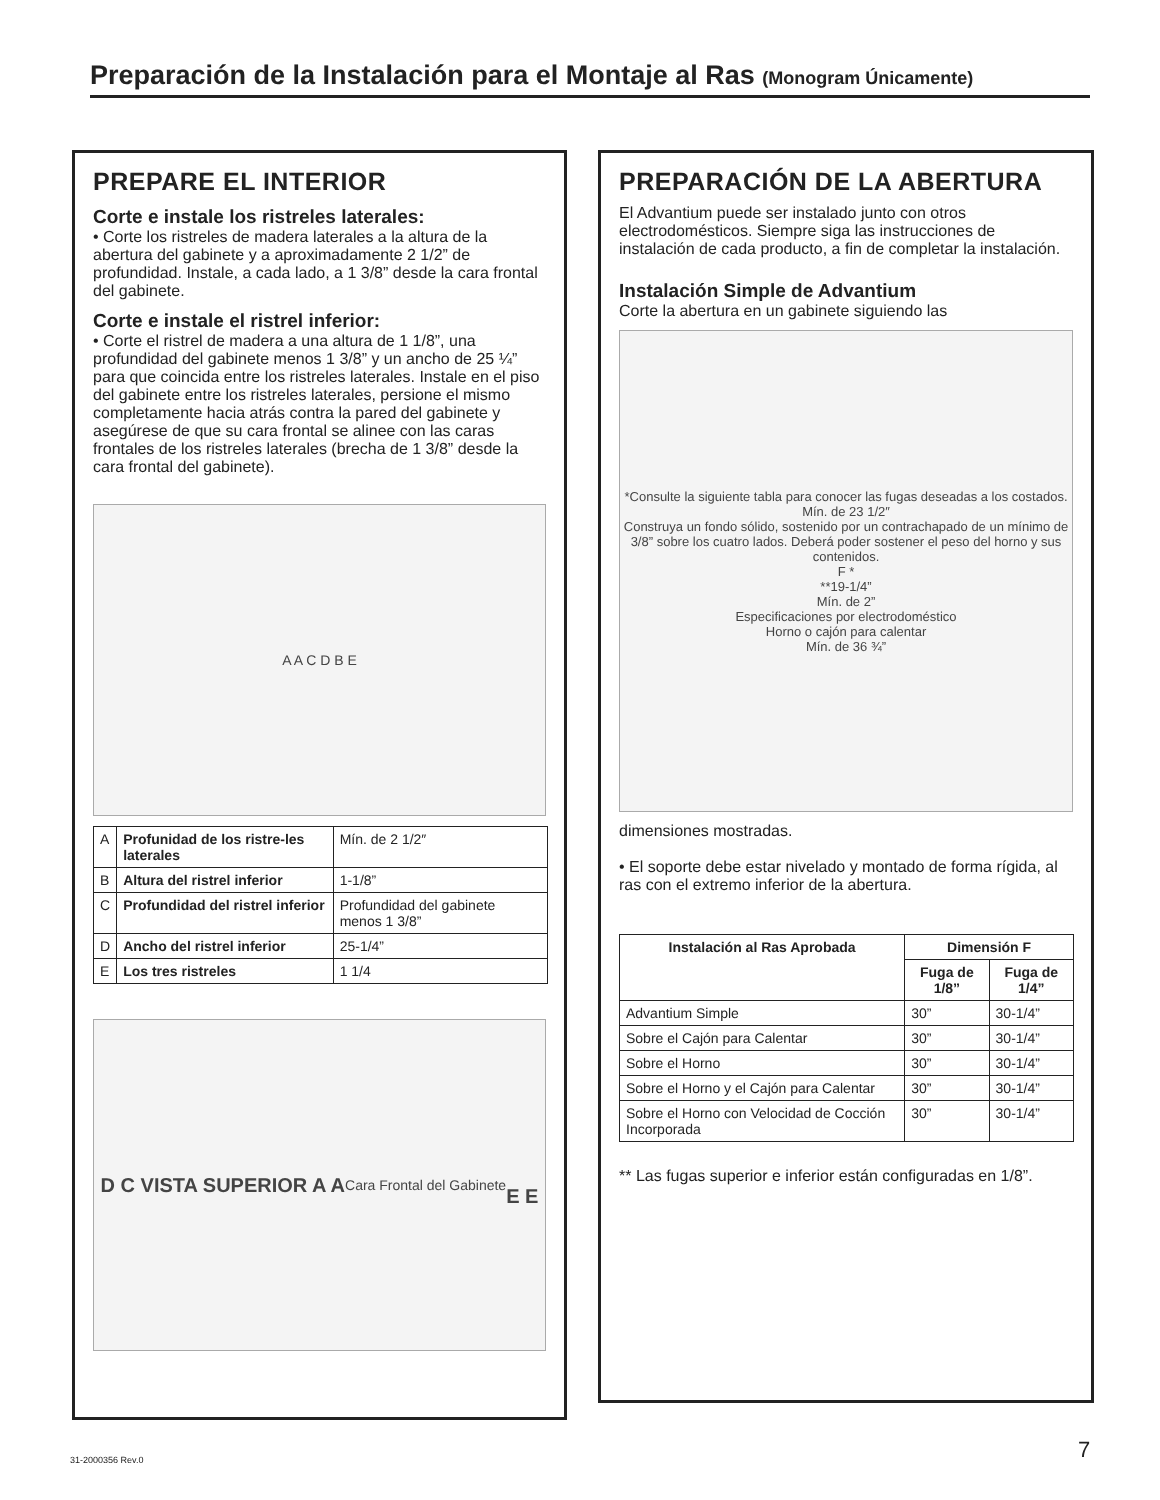Preparación de la Instalación para el Montaje al Ras (Monogram Únicamente)
PREPARE EL INTERIOR
Corte e instale los ristreles laterales:
• Corte los ristreles de madera laterales a la altura de la abertura del gabinete y a aproximadamente 2 1/2” de profundidad. Instale, a cada lado, a 1 3/8” desde la cara frontal del gabinete.
Corte e instale el ristrel inferior:
• Corte el ristrel de madera a una altura de 1 1/8”, una profundidad del gabinete menos 1 3/8” y un ancho de 25 ¼” para que coincida entre los ristreles laterales. Instale en el piso del gabinete entre los ristreles laterales, persione el mismo completamente hacia atrás contra la pared del gabinete y asegúrese de que su cara frontal se alinee con las caras frontales de los ristreles laterales (brecha de 1 3/8” desde la cara frontal del gabinete).
A A C D B E
| A | Profunidad de los ristre-les laterales | Mín. de 2 1/2″ |
| B | Altura del ristrel inferior | 1-1/8” |
| C | Profundidad del ristrel inferior | Profundidad del gabinete menos 1 3/8” |
| D | Ancho del ristrel inferior | 25-1/4” |
| E | Los tres ristreles | 1 1/4 |
D C VISTA SUPERIOR A A
Cara Frontal del Gabinete
E E
PREPARACIÓN DE LA ABERTURA
El Advantium puede ser instalado junto con otros electrodomésticos. Siempre siga las instrucciones de instalación de cada producto, a fin de completar la instalación.
Instalación Simple de Advantium
Corte la abertura en un gabinete siguiendo las
*Consulte la siguiente tabla para conocer las fugas deseadas a los costados.
Mín. de 23 1/2″
Construya un fondo sólido, sostenido por un contrachapado de un mínimo de 3/8” sobre los cuatro lados. Deberá poder sostener el peso del horno y sus contenidos.
F *
**19-1/4”
Mín. de 2”
Especificaciones por electrodoméstico
Horno o cajón para calentar
Mín. de 36 ¾”
dimensiones mostradas.
• El soporte debe estar nivelado y montado de forma rígida, al ras con el extremo inferior de la abertura.
| Instalación al Ras Aprobada | Dimensión F | |
| --- | --- | --- |
| | Fuga de 1/8” | Fuga de 1/4” |
| Advantium Simple | 30” | 30-1/4” |
| Sobre el Cajón para Calentar | 30” | 30-1/4” |
| Sobre el Horno | 30” | 30-1/4” |
| Sobre el Horno y el Cajón para Calentar | 30” | 30-1/4” |
| Sobre el Horno con Velocidad de Cocción Incorporada | 30” | 30-1/4” |
** Las fugas superior e inferior están configuradas en 1/8”.
31-2000356 Rev.0 7